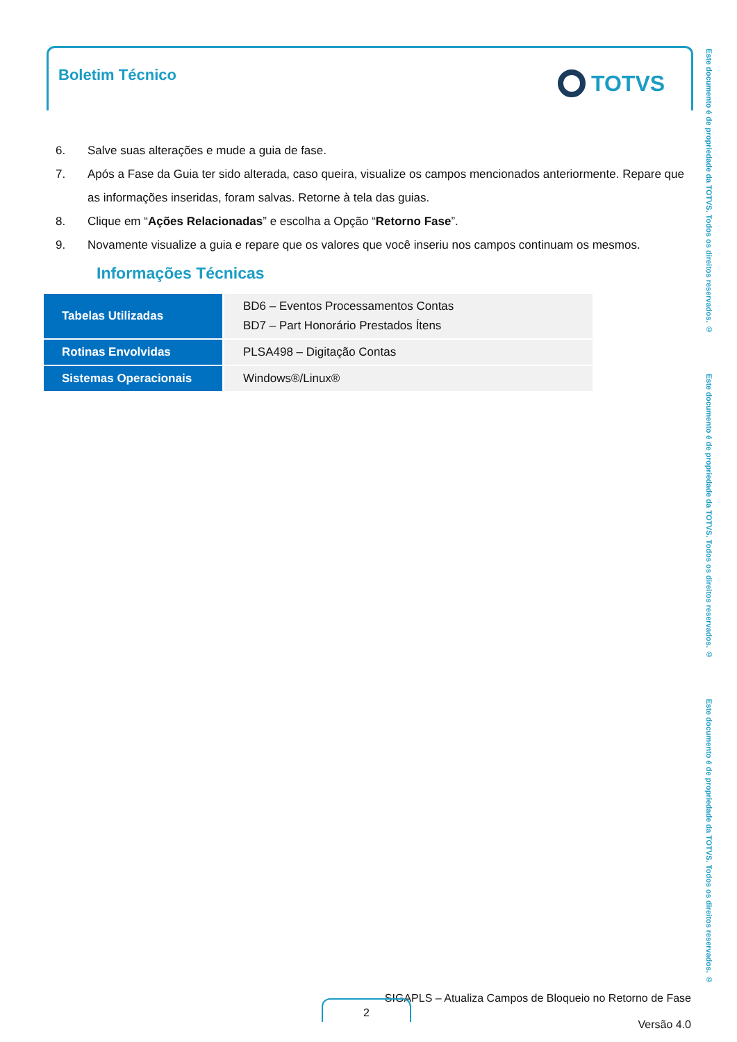Boletim Técnico TOTVS
6. Salve suas alterações e mude a guia de fase.
7. Após a Fase da Guia ter sido alterada, caso queira, visualize os campos mencionados anteriormente. Repare que as informações inseridas, foram salvas. Retorne à tela das guias.
8. Clique em “Ações Relacionadas” e escolha a Opção “Retorno Fase”.
9. Novamente visualize a guia e repare que os valores que você inseriu nos campos continuam os mesmos.
Informações Técnicas
| Tabelas Utilizadas | BD6 – Eventos Processamentos Contas BD7 – Part Honorário Prestados Ítens |
| Rotinas Envolvidas | PLSA498 – Digitação Contas |
| Sistemas Operacionais | Windows®/Linux® |
Este documento é de propriedade da TOTVS. Todos os direitos reservados. ©
Este documento é de propriedade da TOTVS. Todos os direitos reservados. ©
Este documento é de propriedade da TOTVS. Todos os direitos reservados. ©
SIGAPLS – Atualiza Campos de Bloqueio no Retorno de Fase
Versão 4.0
2